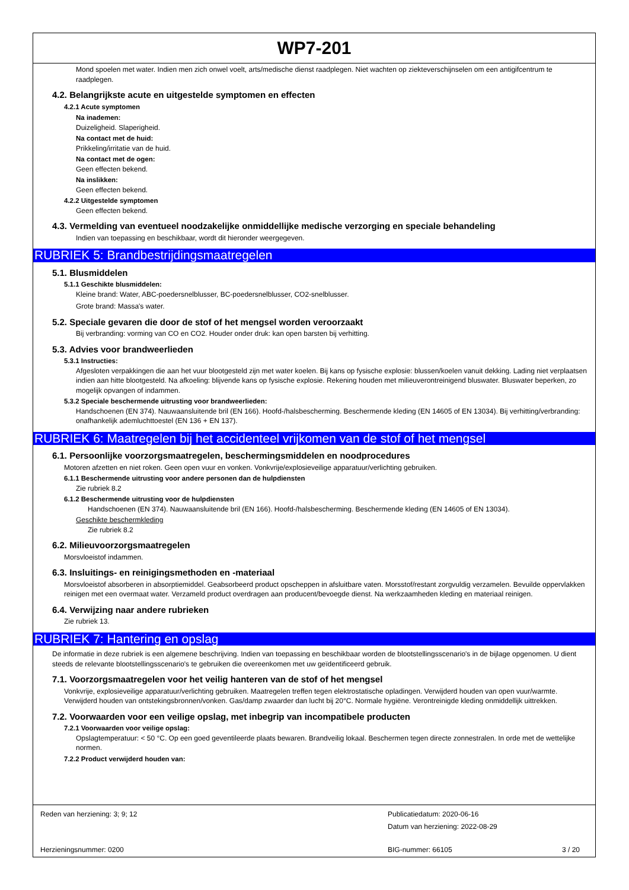WP7-201
Mond spoelen met water. Indien men zich onwel voelt, arts/medische dienst raadplegen. Niet wachten op ziekteverschijnselen om een antigifcentrum te raadplegen.
4.2. Belangrijkste acute en uitgestelde symptomen en effecten
4.2.1 Acute symptomen
Na inademen:
Duizeligheid. Slaperigheid.
Na contact met de huid:
Prikkeling/irritatie van de huid.
Na contact met de ogen:
Geen effecten bekend.
Na inslikken:
Geen effecten bekend.
4.2.2 Uitgestelde symptomen
Geen effecten bekend.
4.3. Vermelding van eventueel noodzakelijke onmiddellijke medische verzorging en speciale behandeling
Indien van toepassing en beschikbaar, wordt dit hieronder weergegeven.
RUBRIEK 5: Brandbestrijdingsmaatregelen
5.1. Blusmiddelen
5.1.1 Geschikte blusmiddelen:
Kleine brand: Water, ABC-poedersnelblusser, BC-poedersnelblusser, CO2-snelblusser.
Grote brand: Massa's water.
5.2. Speciale gevaren die door de stof of het mengsel worden veroorzaakt
Bij verbranding: vorming van CO en CO2. Houder onder druk: kan open barsten bij verhitting.
5.3. Advies voor brandweerlieden
5.3.1 Instructies:
Afgesloten verpakkingen die aan het vuur blootgesteld zijn met water koelen. Bij kans op fysische explosie: blussen/koelen vanuit dekking. Lading niet verplaatsen indien aan hitte blootgesteld. Na afkoeling: blijvende kans op fysische explosie. Rekening houden met milieuverontreinigend bluswater. Bluswater beperken, zo mogelijk opvangen of indammen.
5.3.2 Speciale beschermende uitrusting voor brandweerlieden:
Handschoenen (EN 374). Nauwaansluitende bril (EN 166). Hoofd-/halsbescherming. Beschermende kleding (EN 14605 of EN 13034). Bij verhitting/verbranding: onafhankelijk ademluchttoestel (EN 136 + EN 137).
RUBRIEK 6: Maatregelen bij het accidenteel vrijkomen van de stof of het mengsel
6.1. Persoonlijke voorzorgsmaatregelen, beschermingsmiddelen en noodprocedures
Motoren afzetten en niet roken. Geen open vuur en vonken. Vonkvrije/explosieveilige apparatuur/verlichting gebruiken.
6.1.1 Beschermende uitrusting voor andere personen dan de hulpdiensten
Zie rubriek 8.2
6.1.2 Beschermende uitrusting voor de hulpdiensten
Handschoenen (EN 374). Nauwaansluitende bril (EN 166). Hoofd-/halsbescherming. Beschermende kleding (EN 14605 of EN 13034).
Geschikte beschermkleding
Zie rubriek 8.2
6.2. Milieuvoorzorgsmaatregelen
Morsvloeistof indammen.
6.3. Insluitings- en reinigingsmethoden en -materiaal
Morsvloeistof absorberen in absorptiemiddel. Geabsorbeerd product opscheppen in afsluitbare vaten. Morsstof/restant zorgvuldig verzamelen. Bevuilde oppervlakken reinigen met een overmaat water. Verzameld product overdragen aan producent/bevoegde dienst. Na werkzaamheden kleding en materiaal reinigen.
6.4. Verwijzing naar andere rubrieken
Zie rubriek 13.
RUBRIEK 7: Hantering en opslag
De informatie in deze rubriek is een algemene beschrijving. Indien van toepassing en beschikbaar worden de blootstellingsscenario's in de bijlage opgenomen. U dient steeds de relevante blootstellingsscenario's te gebruiken die overeenkomen met uw geïdentificeerd gebruik.
7.1. Voorzorgsmaatregelen voor het veilig hanteren van de stof of het mengsel
Vonkvrije, explosieveilige apparatuur/verlichting gebruiken. Maatregelen treffen tegen elektrostatische opladingen. Verwijderd houden van open vuur/warmte. Verwijderd houden van ontstekingsbronnen/vonken. Gas/damp zwaarder dan lucht bij 20°C. Normale hygiëne. Verontreinigde kleding onmiddellijk uittrekken.
7.2. Voorwaarden voor een veilige opslag, met inbegrip van incompatibele producten
7.2.1 Voorwaarden voor veilige opslag:
Opslagtemperatuur: < 50 °C. Op een goed geventileerde plaats bewaren. Brandveilig lokaal. Beschermen tegen directe zonnestralen. In orde met de wettelijke normen.
7.2.2 Product verwijderd houden van:
Reden van herziening: 3; 9; 12
Publicatiedatum: 2020-06-16
Datum van herziening: 2022-08-29
Herzieningsnummer: 0200 BIG-nummer: 66105 3 / 20